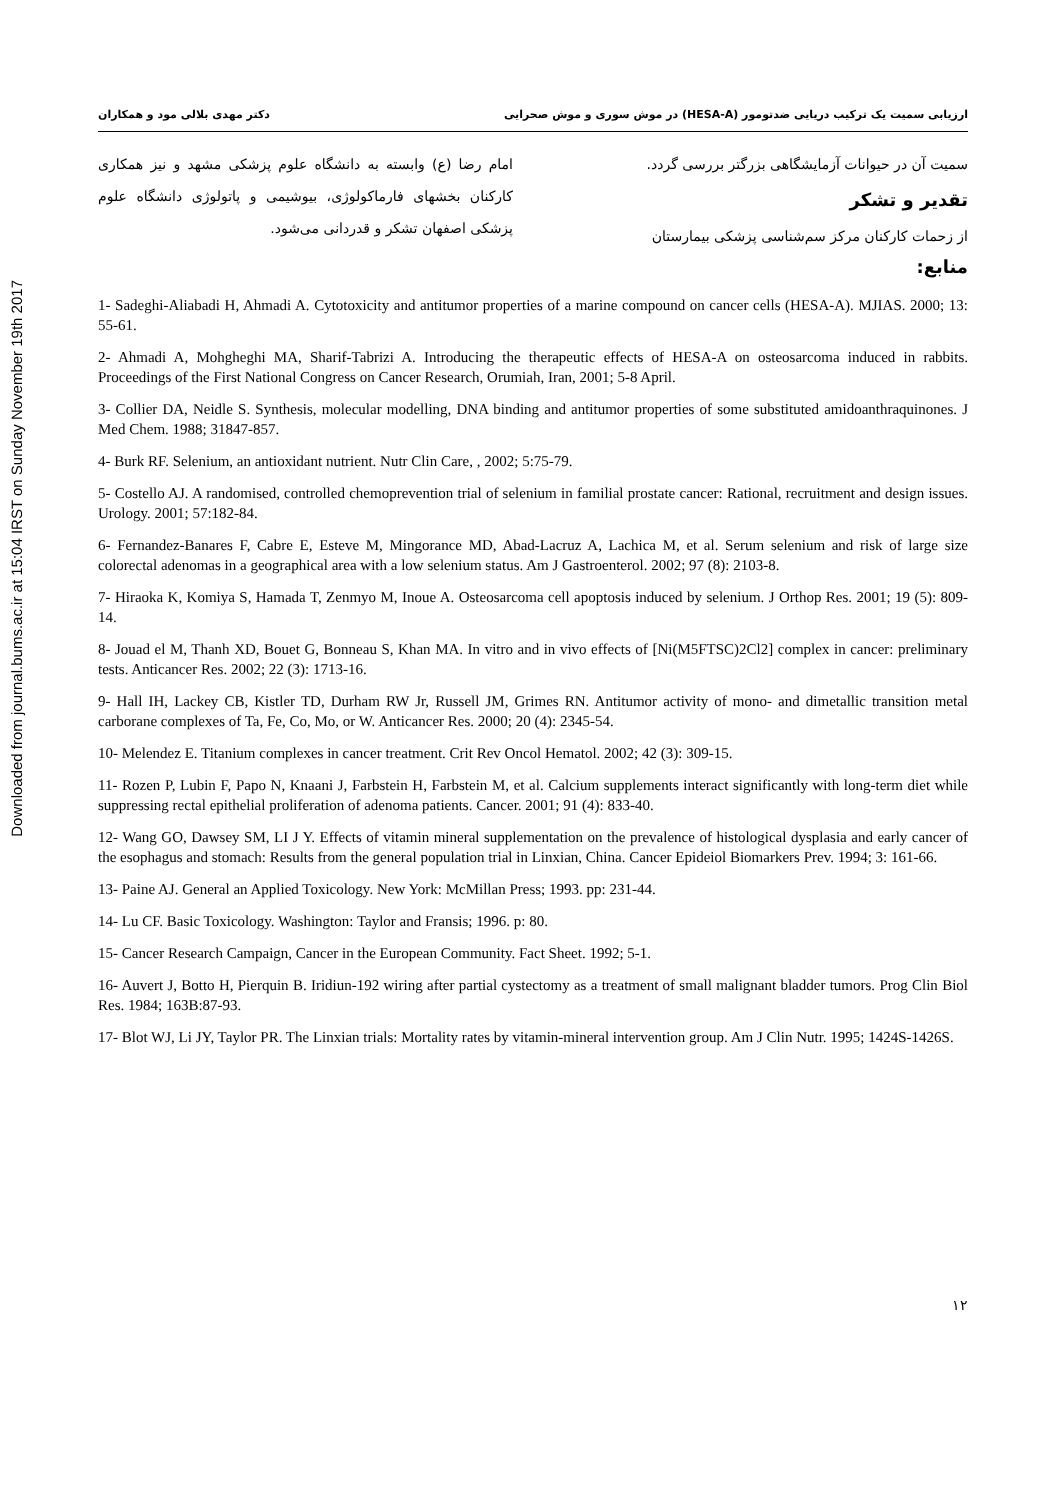Downloaded from journal.bums.ac.ir at 15:04 IRST on Sunday November 19th 2017
ارزیابی سمیت یک ترکیب دریایی ضدتومور (HESA-A) در موش سوری و موش صحرایی دکتر مهدی بلالی مود و همکاران
سمیت آن در حیوانات آزمایشگاهی بزرگتر بررسی گردد.
تقدیر و تشکر
از زحمات کارکنان مرکز سم‌شناسی پزشکی بیمارستان
امام رضا (ع) وابسته به دانشگاه علوم پزشکی مشهد و نیز همکاری کارکنان بخشهای فارماکولوژی، بیوشیمی و پاتولوژی دانشگاه علوم پزشکی اصفهان تشکر و قدردانی می‌شود.
منابع:
1- Sadeghi-Aliabadi H, Ahmadi A. Cytotoxicity and antitumor properties of a marine compound on cancer cells (HESA-A). MJIAS. 2000; 13: 55-61.
2- Ahmadi A, Mohgheghi MA, Sharif-Tabrizi A. Introducing the therapeutic effects of HESA-A on osteosarcoma induced in rabbits. Proceedings of the First National Congress on Cancer Research, Orumiah, Iran, 2001; 5-8 April.
3- Collier DA, Neidle S. Synthesis, molecular modelling, DNA binding and antitumor properties of some substituted amidoanthraquinones. J Med Chem. 1988; 31847-857.
4- Burk RF. Selenium, an antioxidant nutrient. Nutr Clin Care, , 2002; 5:75-79.
5- Costello AJ. A randomised, controlled chemoprevention trial of selenium in familial prostate cancer: Rational, recruitment and design issues. Urology. 2001; 57:182-84.
6- Fernandez-Banares F, Cabre E, Esteve M, Mingorance MD, Abad-Lacruz A, Lachica M, et al. Serum selenium and risk of large size colorectal adenomas in a geographical area with a low selenium status. Am J Gastroenterol. 2002; 97 (8): 2103-8.
7- Hiraoka K, Komiya S, Hamada T, Zenmyo M, Inoue A. Osteosarcoma cell apoptosis induced by selenium. J Orthop Res. 2001; 19 (5): 809-14.
8- Jouad el M, Thanh XD, Bouet G, Bonneau S, Khan MA. In vitro and in vivo effects of [Ni(M5FTSC)2Cl2] complex in cancer: preliminary tests. Anticancer Res. 2002; 22 (3): 1713-16.
9- Hall IH, Lackey CB, Kistler TD, Durham RW Jr, Russell JM, Grimes RN. Antitumor activity of mono- and dimetallic transition metal carborane complexes of Ta, Fe, Co, Mo, or W. Anticancer Res. 2000; 20 (4): 2345-54.
10- Melendez E. Titanium complexes in cancer treatment. Crit Rev Oncol Hematol. 2002; 42 (3): 309-15.
11- Rozen P, Lubin F, Papo N, Knaani J, Farbstein H, Farbstein M, et al. Calcium supplements interact significantly with long-term diet while suppressing rectal epithelial proliferation of adenoma patients. Cancer. 2001; 91 (4): 833-40.
12- Wang GO, Dawsey SM, LI J Y. Effects of vitamin mineral supplementation on the prevalence of histological dysplasia and early cancer of the esophagus and stomach: Results from the general population trial in Linxian, China. Cancer Epideiol Biomarkers Prev. 1994; 3: 161-66.
13- Paine AJ. General an Applied Toxicology. New York: McMillan Press; 1993. pp: 231-44.
14- Lu CF. Basic Toxicology. Washington: Taylor and Fransis; 1996. p: 80.
15- Cancer Research Campaign, Cancer in the European Community. Fact Sheet. 1992; 5-1.
16- Auvert J, Botto H, Pierquin B. Iridiun-192 wiring after partial cystectomy as a treatment of small malignant bladder tumors. Prog Clin Biol Res. 1984; 163B:87-93.
17- Blot WJ, Li JY, Taylor PR. The Linxian trials: Mortality rates by vitamin-mineral intervention group. Am J Clin Nutr. 1995; 1424S-1426S.
۱۲